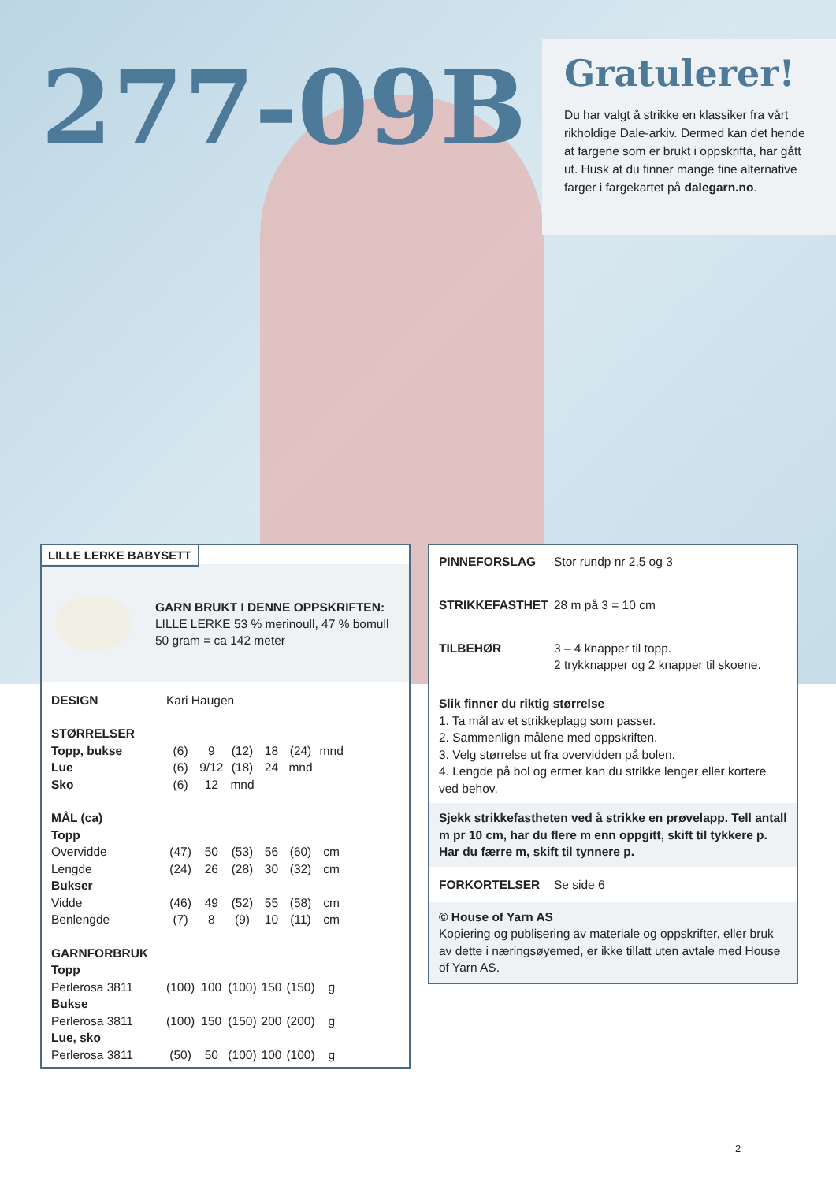277-09B
Gratulerer!
Du har valgt å strikke en klassiker fra vårt rikholdige Dale-arkiv. Dermed kan det hende at fargene som er brukt i oppskrifta, har gått ut. Husk at du finner mange fine alternative farger i fargekartet på dalegarn.no.
LILLE LERKE BABYSETT
GARN BRUKT I DENNE OPPSKRIFTEN:
LILLE LERKE 53 % merinoull, 47 % bomull
50 gram = ca 142 meter
| DESIGN | Kari Haugen | | | | | |
| STØRRELSER | | | | | | |
| Topp, bukse | (6) | 9 | (12) | 18 | (24) | mnd |
| Lue | (6) | 9/12 | (18) | 24 | mnd | |
| Sko | (6) | 12 | mnd | | | |
| MÅL (ca) | | | | | | |
| Topp | | | | | | |
| Overvidde | (47) | 50 | (53) | 56 | (60) | cm |
| Lengde | (24) | 26 | (28) | 30 | (32) | cm |
| Bukser | | | | | | |
| Vidde | (46) | 49 | (52) | 55 | (58) | cm |
| Benlengde | (7) | 8 | (9) | 10 | (11) | cm |
| GARNFORBRUK | | | | | | |
| Topp | | | | | | |
| Perlerosa 3811 | (100) | 100 | (100) | 150 | (150) | g |
| Bukse | | | | | | |
| Perlerosa 3811 | (100) | 150 | (150) | 200 | (200) | g |
| Lue, sko | | | | | | |
| Perlerosa 3811 | (50) | 50 | (100) | 100 | (100) | g |
PINNEFORSLAG Stor rundp nr 2,5 og 3
STRIKKEFASTHET 28 m på 3 = 10 cm
TILBEHØR 3 – 4 knapper til topp.
2 trykknapper og 2 knapper til skoene.
Slik finner du riktig størrelse
1. Ta mål av et strikkeplagg som passer.
2. Sammenlign målene med oppskriften.
3. Velg størrelse ut fra overvidden på bolen.
4. Lengde på bol og ermer kan du strikke lenger eller kortere ved behov.
Sjekk strikkefastheten ved å strikke en prøvelapp. Tell antall m pr 10 cm, har du flere m enn oppgitt, skift til tykkere p. Har du færre m, skift til tynnere p.
FORKORTELSER Se side 6
© House of Yarn AS
Kopiering og publisering av materiale og oppskrifter, eller bruk av dette i næringsøyemed, er ikke tillatt uten avtale med House of Yarn AS.
2